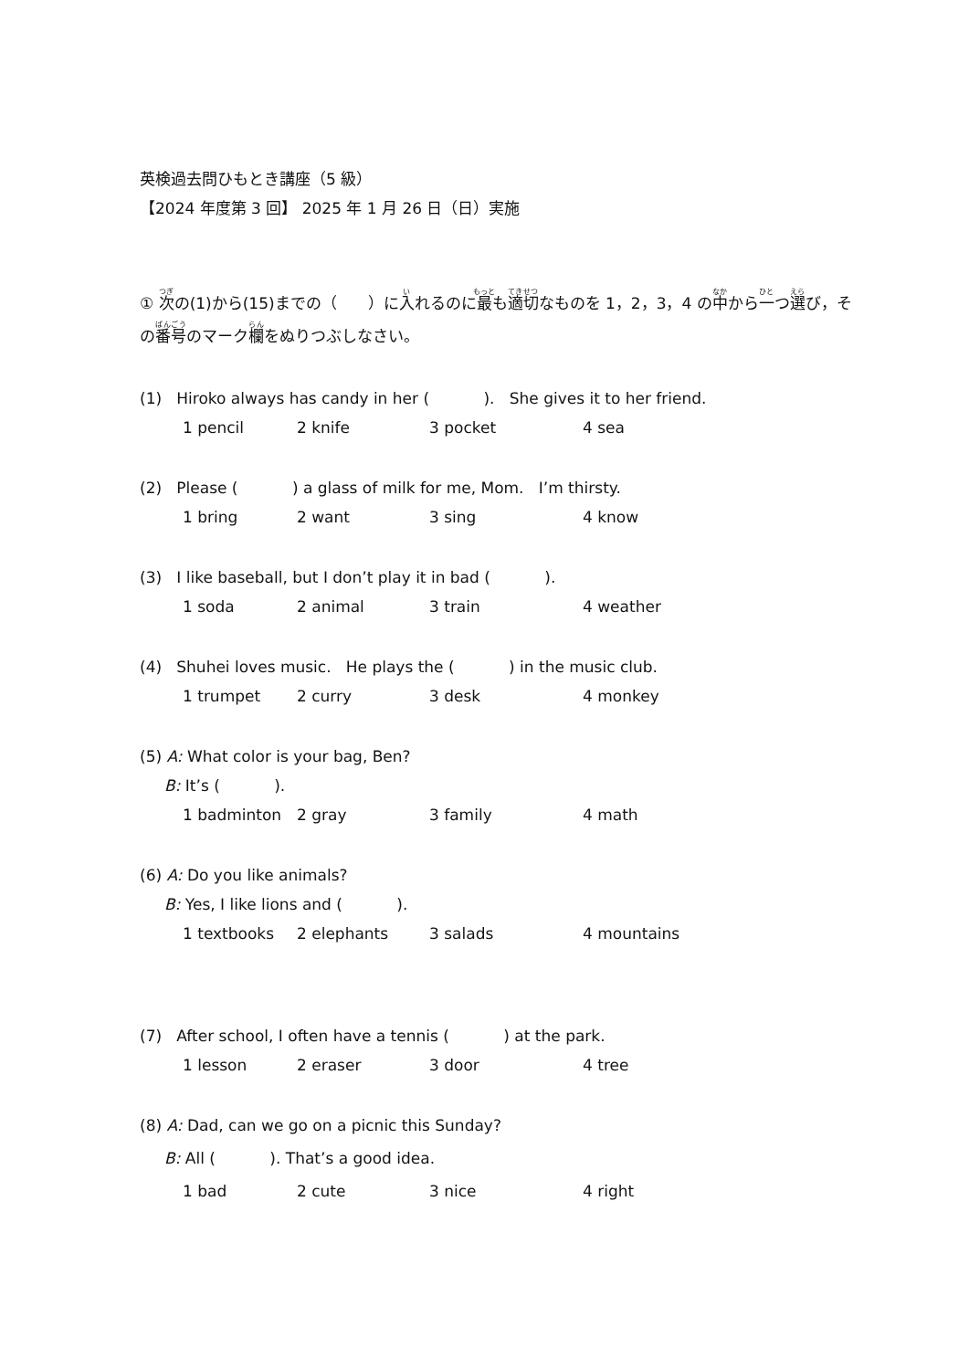英検過去問ひもとき講座（5 級）
【2024 年度第 3 回】 2025 年 1 月 26 日（日）実施
① 次の(1)から(15)までの（　　）に入れるのに最も適切なものを 1，2，3，4 の中から一つ選び，その番号のマーク欄をぬりつぶしなさい。
(1) Hiroko always has candy in her ( ). She gives it to her friend.
1 pencil 2 knife 3 pocket 4 sea
(2) Please ( ) a glass of milk for me, Mom. I’m thirsty.
1 bring 2 want 3 sing 4 know
(3) I like baseball, but I don’t play it in bad ( ).
1 soda 2 animal 3 train 4 weather
(4) Shuhei loves music. He plays the ( ) in the music club.
1 trumpet 2 curry 3 desk 4 monkey
(5) A: What color is your bag, Ben?
B: It’s ( ).
1 badminton 2 gray 3 family 4 math
(6) A: Do you like animals?
B: Yes, I like lions and ( ).
1 textbooks 2 elephants 3 salads 4 mountains
(7) After school, I often have a tennis ( ) at the park.
1 lesson 2 eraser 3 door 4 tree
(8) A: Dad, can we go on a picnic this Sunday?
B: All ( ). That’s a good idea.
1 bad 2 cute 3 nice 4 right